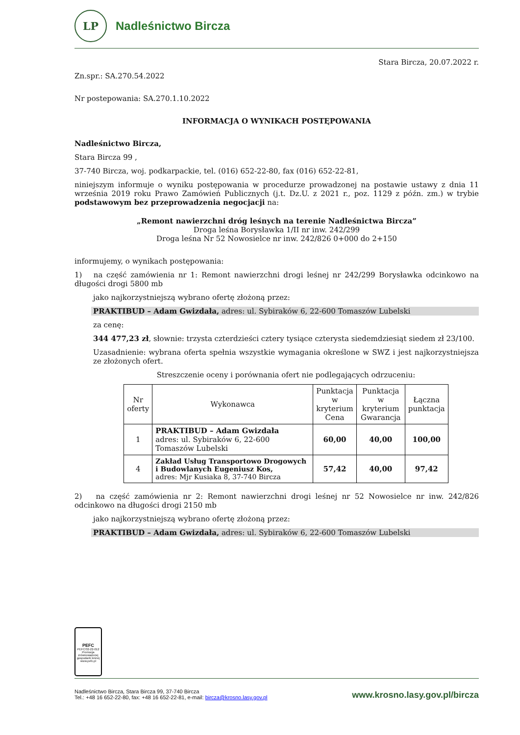LP
Nadleśnictwo Bircza
Stara Bircza, 20.07.2022 r.
Zn.spr.: SA.270.54.2022
Nr postepowania: SA.270.1.10.2022
INFORMACJA O WYNIKACH POSTĘPOWANIA
Nadleśnictwo Bircza,
Stara Bircza 99 ,
37-740 Bircza, woj. podkarpackie, tel. (016) 652-22-80, fax (016) 652-22-81,
niniejszym informuje o wyniku postępowania w procedurze prowadzonej na postawie ustawy z dnia 11 września 2019 roku Prawo Zamówień Publicznych (j.t. Dz.U. z 2021 r., poz. 1129 z późn. zm.) w trybie podstawowym bez przeprowadzenia negocjacji na:
„Remont nawierzchni dróg leśnych na terenie Nadleśnictwa Bircza”
Droga leśna Borysławka 1/II nr inw. 242/299
Droga leśna Nr 52 Nowosielce nr inw. 242/826 0+000 do 2+150
informujemy, o wynikach postępowania:
1) na część zamówienia nr 1: Remont nawierzchni drogi leśnej nr 242/299 Borysławka odcinkowo na długości drogi 5800 mb
jako najkorzystniejszą wybrano ofertę złożoną przez:
PRAKTIBUD – Adam Gwizdała, adres: ul. Sybiraków 6, 22-600 Tomaszów Lubelski
za cenę:
344 477,23 zł, słownie: trzysta czterdzieści cztery tysiące czterysta siedemdziesiąt siedem zł 23/100.
Uzasadnienie: wybrana oferta spełnia wszystkie wymagania określone w SWZ i jest najkorzystniejsza ze złożonych ofert.
Streszczenie oceny i porównania ofert nie podlegających odrzuceniu:
| Nr oferty | Wykonawca | Punktacja w kryterium Cena | Punktacja w kryterium Gwarancja | Łączna punktacja |
| --- | --- | --- | --- | --- |
| 1 | PRAKTIBUD – Adam Gwizdała adres: ul. Sybiraków 6, 22-600 Tomaszów Lubelski | 60,00 | 40,00 | 100,00 |
| 4 | Zakład Usług Transportowo Drogowych i Budowlanych Eugeniusz Kos, adres: Mjr Kusiaka 8, 37-740 Bircza | 57,42 | 40,00 | 97,42 |
2) na część zamówienia nr 2: Remont nawierzchni drogi leśnej nr 52 Nowosielce nr inw. 242/826 odcinkowo na długości drogi 2150 mb
jako najkorzystniejszą wybrano ofertę złożoną przez:
PRAKTIBUD – Adam Gwizdała, adres: ul. Sybiraków 6, 22-600 Tomaszów Lubelski
PEFC
PEFC/32-22-012
Promocja zrównoważonej gospodarki leśnej
www.pefc.pl
Nadleśnictwo Bircza, Stara Bircza 99, 37-740 Bircza
Tel.: +48 16 652-22-80, fax: +48 16 652-22-81, e-mail: bircza@krosno.lasy.gov.pl
www.krosno.lasy.gov.pl/bircza